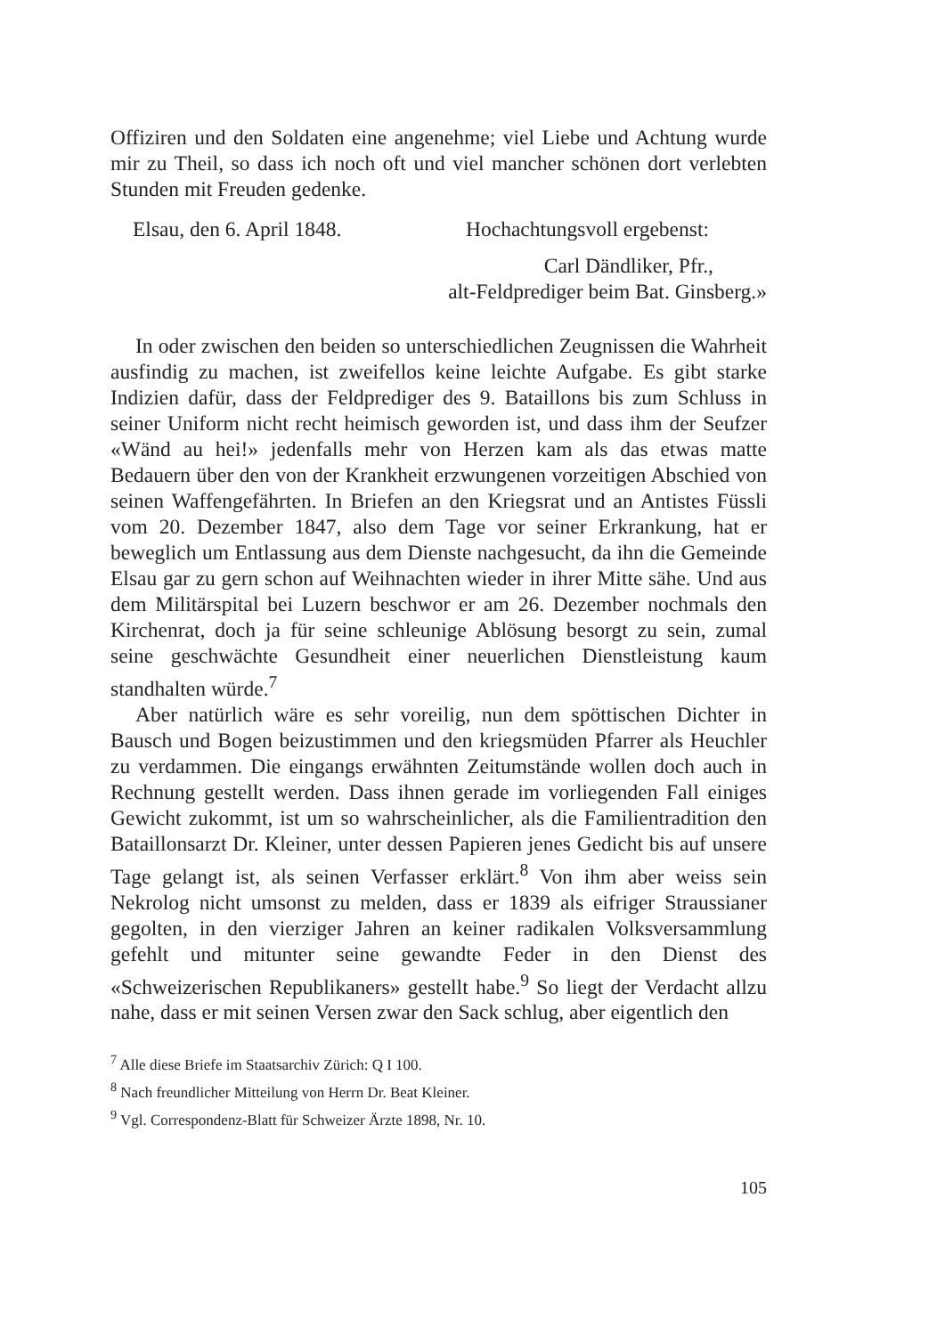Offiziren und den Soldaten eine angenehme; viel Liebe und Achtung wurde mir zu Theil, so dass ich noch oft und viel mancher schönen dort verlebten Stunden mit Freuden gedenke.
Elsau, den 6. April 1848. Hochachtungsvoll ergebenst:
Carl Dändliker, Pfr.,
alt-Feldprediger beim Bat. Ginsberg.»
In oder zwischen den beiden so unterschiedlichen Zeugnissen die Wahrheit ausfindig zu machen, ist zweifellos keine leichte Aufgabe. Es gibt starke Indizien dafür, dass der Feldprediger des 9. Bataillons bis zum Schluss in seiner Uniform nicht recht heimisch geworden ist, und dass ihm der Seufzer «Wänd au hei!» jedenfalls mehr von Herzen kam als das etwas matte Bedauern über den von der Krankheit erzwungenen vorzeitigen Abschied von seinen Waffengefährten. In Briefen an den Kriegsrat und an Antistes Füssli vom 20. Dezember 1847, also dem Tage vor seiner Erkrankung, hat er beweglich um Entlassung aus dem Dienste nachgesucht, da ihn die Gemeinde Elsau gar zu gern schon auf Weihnachten wieder in ihrer Mitte sähe. Und aus dem Militärspital bei Luzern beschwor er am 26. Dezember nochmals den Kirchenrat, doch ja für seine schleunige Ablösung besorgt zu sein, zumal seine geschwächte Gesundheit einer neuerlichen Dienstleistung kaum standhalten würde.<sup>7</sup>
Aber natürlich wäre es sehr voreilig, nun dem spöttischen Dichter in Bausch und Bogen beizustimmen und den kriegsmüden Pfarrer als Heuchler zu verdammen. Die eingangs erwähnten Zeitumstände wollen doch auch in Rechnung gestellt werden. Dass ihnen gerade im vorliegenden Fall einiges Gewicht zukommt, ist um so wahrscheinlicher, als die Familientradition den Bataillonsarzt Dr. Kleiner, unter dessen Papieren jenes Gedicht bis auf unsere Tage gelangt ist, als seinen Verfasser erklärt.<sup>8</sup> Von ihm aber weiss sein Nekrolog nicht umsonst zu melden, dass er 1839 als eifriger Straussianer gegolten, in den vierziger Jahren an keiner radikalen Volksversammlung gefehlt und mitunter seine gewandte Feder in den Dienst des «Schweizerischen Republikaners» gestellt habe.<sup>9</sup> So liegt der Verdacht allzu nahe, dass er mit seinen Versen zwar den Sack schlug, aber eigentlich den
<sup>7</sup> Alle diese Briefe im Staatsarchiv Zürich: Q I 100.
<sup>8</sup> Nach freundlicher Mitteilung von Herrn Dr. Beat Kleiner.
<sup>9</sup> Vgl. Correspondenz-Blatt für Schweizer Ärzte 1898, Nr. 10.
105